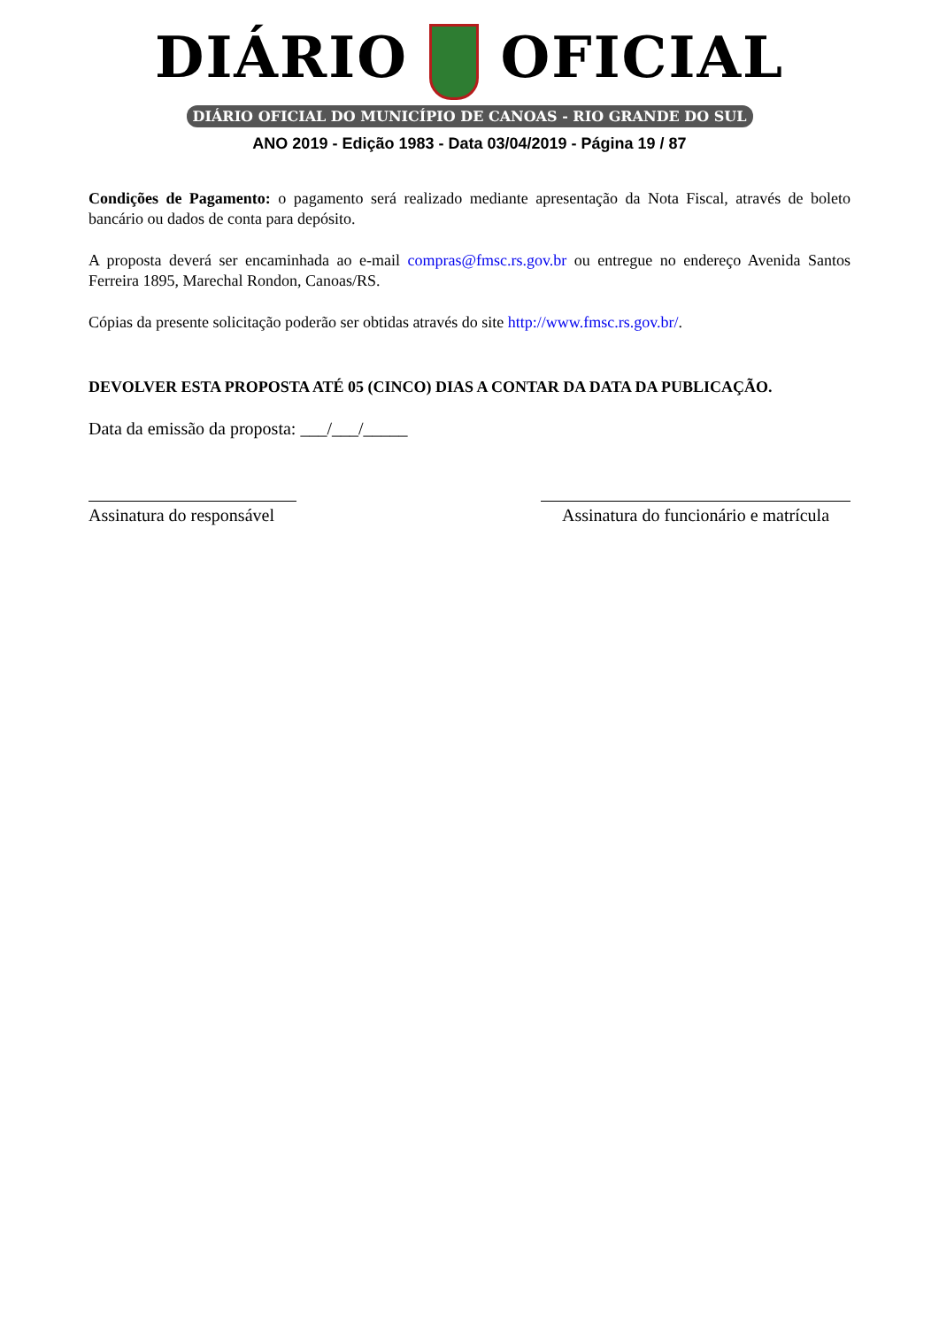DIÁRIO OFICIAL
DIÁRIO OFICIAL DO MUNICÍPIO DE CANOAS - RIO GRANDE DO SUL
ANO 2019 - Edição 1983 - Data 03/04/2019 - Página 19 / 87
Condições de Pagamento: o pagamento será realizado mediante apresentação da Nota Fiscal, através de boleto bancário ou dados de conta para depósito.
A proposta deverá ser encaminhada ao e-mail compras@fmsc.rs.gov.br ou entregue no endereço Avenida Santos Ferreira 1895, Marechal Rondon, Canoas/RS.
Cópias da presente solicitação poderão ser obtidas através do site http://www.fmsc.rs.gov.br/.
DEVOLVER ESTA PROPOSTA ATÉ 05 (CINCO) DIAS A CONTAR DA DATA DA PUBLICAÇÃO.
Data da emissão da proposta: ___/___/_____
Assinatura do responsável
Assinatura do funcionário e matrícula